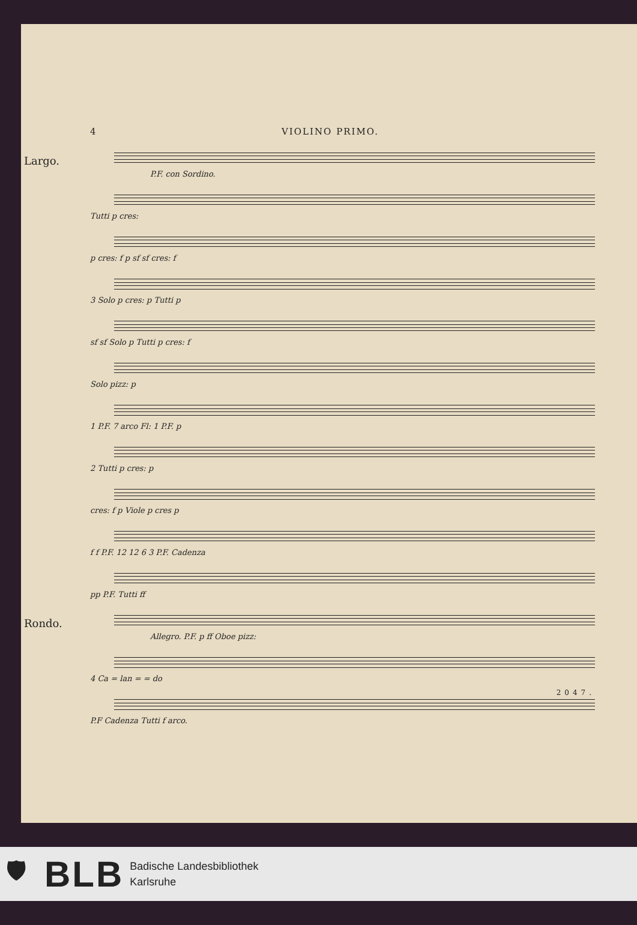4 VIOLINO PRIMO.
Largo. P.F. con Sordino.
Tutti p cres:
p cres: f p sf sf cres: f
3 Solo p cres: p Tutti p
sf sf Solo p Tutti p cres: f
Solo pizz: p
1 P.F. 7 arco Fl: 1 P.F. p
2 Tutti p cres: p
cres: f p Viole p cres p
f f P.F. 12 12 6 3 P.F. Cadenza
pp P.F. Tutti ff
Rondo. Allegro. P.F. p ff Oboe pizz:
4 Ca = lan = = do
P.F Cadenza Tutti f arco.
2047.
🛡 BLB Badische Landesbibliothek
Karlsruhe